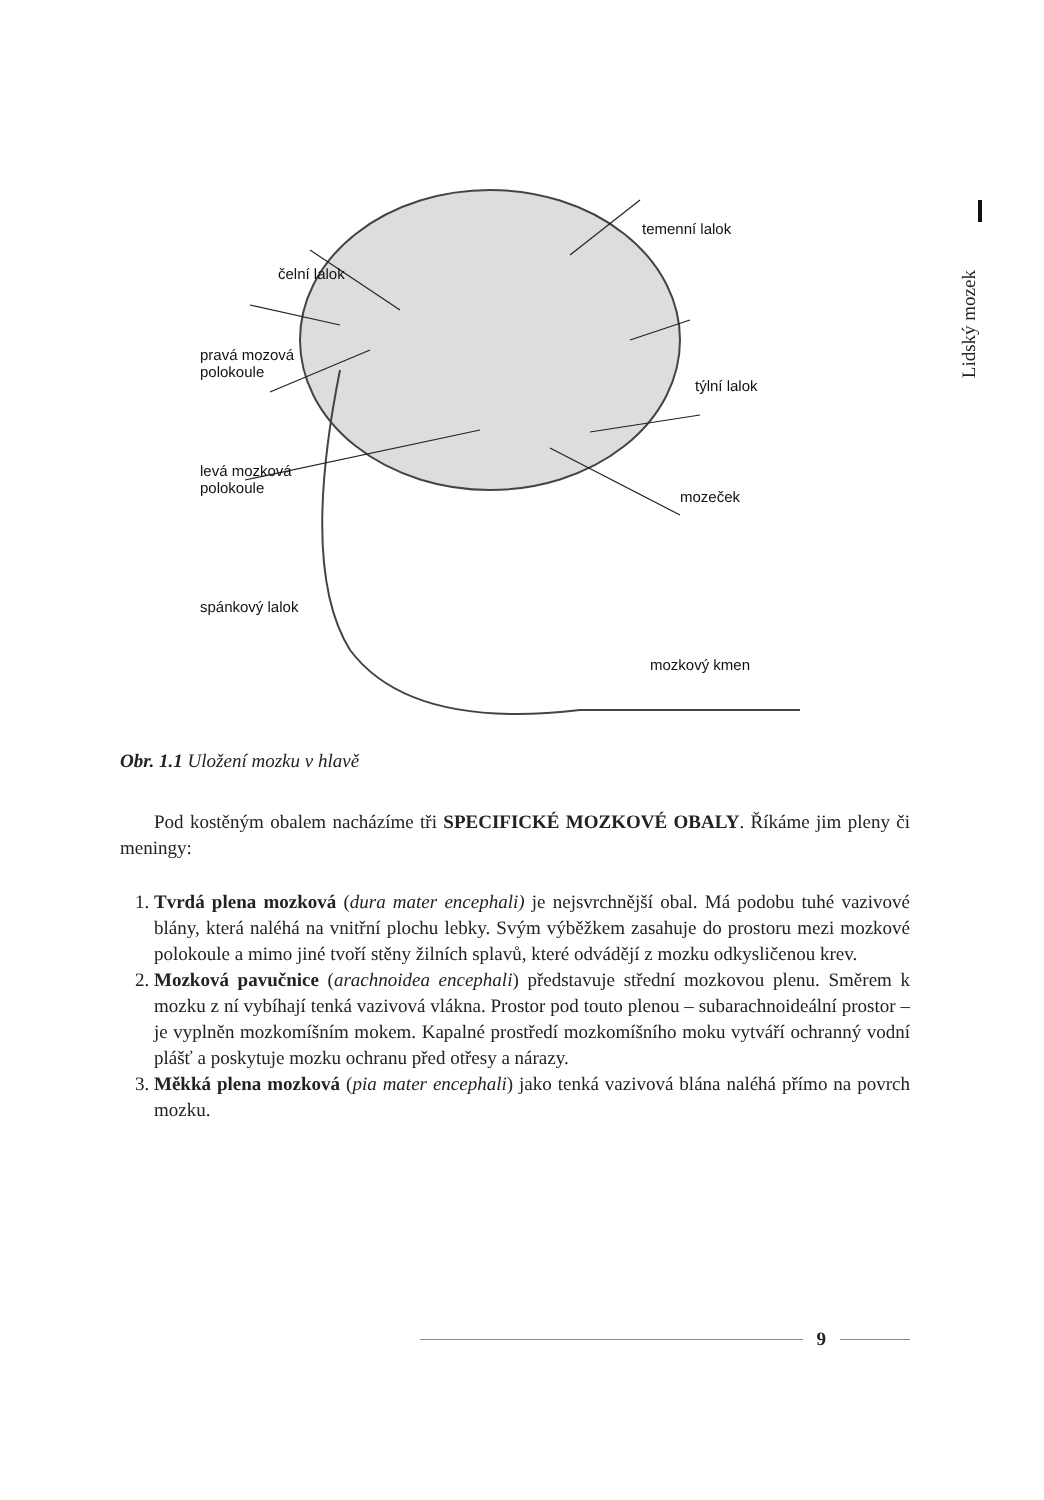Lidský mozek
temenní lalok
čelní lalok
pravá mozová
polokoule
týlní lalok
levá mozková
polokoule
mozeček
spánkový lalok
mozkový kmen
Obr. 1.1 Uložení mozku v hlavě
Pod kostěným obalem nacházíme tři SPECIFICKÉ MOZKOVÉ OBALY. Říkáme jim pleny či meningy:
1. Tvrdá plena mozková (dura mater encephali) je nejsvrchnější obal. Má podobu tuhé vazivové blány, která naléhá na vnitřní plochu lebky. Svým výběžkem zasahuje do prostoru mezi mozkové polokoule a mimo jiné tvoří stěny žilních splavů, které odvádějí z mozku odkysličenou krev.
2. Mozková pavučnice (arachnoidea encephali) představuje střední mozkovou plenu. Směrem k mozku z ní vybíhají tenká vazivová vlákna. Prostor pod touto plenou – subarachnoideální prostor – je vyplněn mozkomíšním mokem. Kapalné prostředí mozkomíšního moku vytváří ochranný vodní plášť a poskytuje mozku ochranu před otřesy a nárazy.
3. Měkká plena mozková (pia mater encephali) jako tenká vazivová blána naléhá přímo na povrch mozku.
9